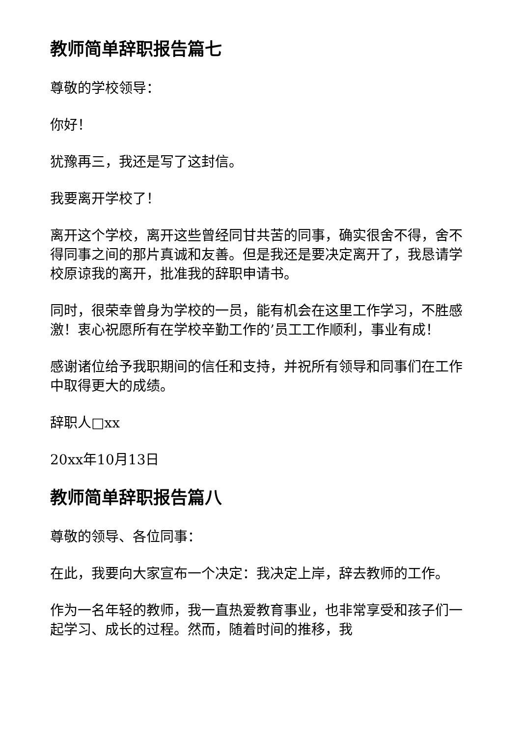教师简单辞职报告篇七
尊敬的学校领导：
你好！
犹豫再三，我还是写了这封信。
我要离开学校了！
离开这个学校，离开这些曾经同甘共苦的同事，确实很舍不得，舍不得同事之间的那片真诚和友善。但是我还是要决定离开了，我恳请学校原谅我的离开，批准我的辞职申请书。
同时，很荣幸曾身为学校的一员，能有机会在这里工作学习，不胜感激！衷心祝愿所有在学校辛勤工作的’员工工作顺利，事业有成！
感谢诸位给予我职期间的信任和支持，并祝所有领导和同事们在工作中取得更大的成绩。
辞职人□xx
20xx年10月13日
教师简单辞职报告篇八
尊敬的领导、各位同事：
在此，我要向大家宣布一个决定：我决定上岸，辞去教师的工作。
作为一名年轻的教师，我一直热爱教育事业，也非常享受和孩子们一起学习、成长的过程。然而，随着时间的推移，我